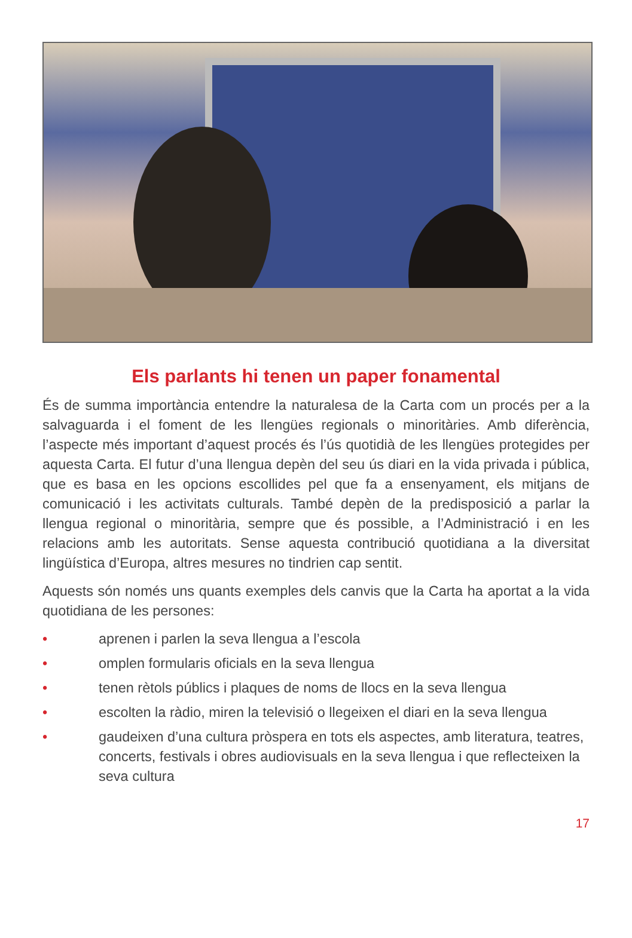Els parlants hi tenen un paper fonamental
És de summa importància entendre la naturalesa de la Carta com un procés per a la salvaguarda i el foment de les llengües regionals o minoritàries. Amb diferència, l’aspecte més important d’aquest procés és l’ús quotidià de les llengües protegides per aquesta Carta. El futur d’una llengua depèn del seu ús diari en la vida privada i pública, que es basa en les opcions escollides pel que fa a ensenyament, els mitjans de comunicació i les activitats culturals. També depèn de la predisposició a parlar la llengua regional o minoritària, sempre que és possible, a l’Administració i en les relacions amb les autori­tats. Sense aquesta contribució quotidiana a la diversitat lingüística d’Europa, altres mesures no tindrien cap sentit.
Aquests són només uns quants exemples dels canvis que la Carta ha aportat a la vida quotidiana de les persones:
• aprenen i parlen la seva llengua a l’escola
• omplen formularis oficials en la seva llengua
• tenen rètols públics i plaques de noms de llocs en la seva llengua
• escolten la ràdio, miren la televisió o llegeixen el diari en la seva llengua
• gaudeixen d’una cultura pròspera en tots els aspectes, amb literatura, teatres, concerts, festivals i obres audiovisuals en la seva llengua i que reflecteixen la seva cultura
17